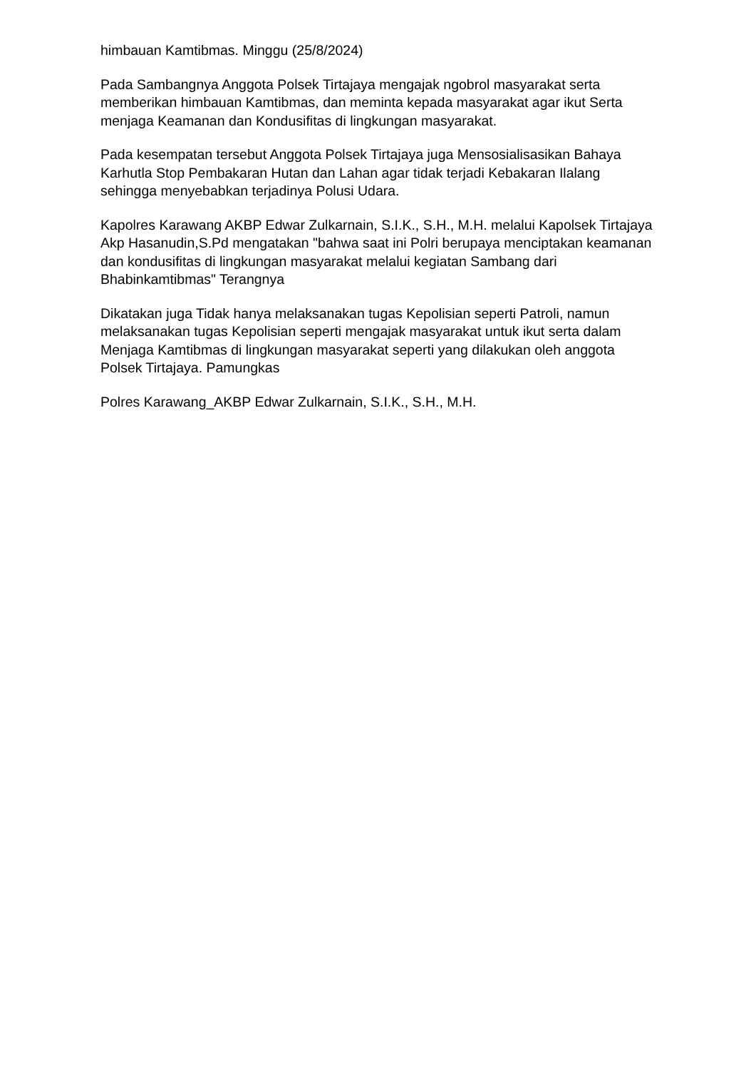himbauan Kamtibmas. Minggu (25/8/2024)
Pada Sambangnya Anggota Polsek Tirtajaya mengajak ngobrol masyarakat serta memberikan himbauan Kamtibmas, dan meminta kepada masyarakat agar ikut Serta menjaga Keamanan dan Kondusifitas di lingkungan masyarakat.
Pada kesempatan tersebut Anggota Polsek Tirtajaya juga Mensosialisasikan Bahaya Karhutla Stop Pembakaran Hutan dan Lahan agar tidak terjadi Kebakaran Ilalang sehingga menyebabkan terjadinya Polusi Udara.
Kapolres Karawang AKBP Edwar Zulkarnain, S.I.K., S.H., M.H. melalui Kapolsek Tirtajaya Akp Hasanudin,S.Pd mengatakan "bahwa saat ini Polri berupaya menciptakan keamanan dan kondusifitas di lingkungan masyarakat melalui kegiatan Sambang dari Bhabinkamtibmas" Terangnya
Dikatakan juga Tidak hanya melaksanakan tugas Kepolisian seperti Patroli, namun melaksanakan tugas Kepolisian seperti mengajak masyarakat untuk ikut serta dalam Menjaga Kamtibmas di lingkungan masyarakat seperti yang dilakukan oleh anggota Polsek Tirtajaya. Pamungkas
Polres Karawang_AKBP Edwar Zulkarnain, S.I.K., S.H., M.H.